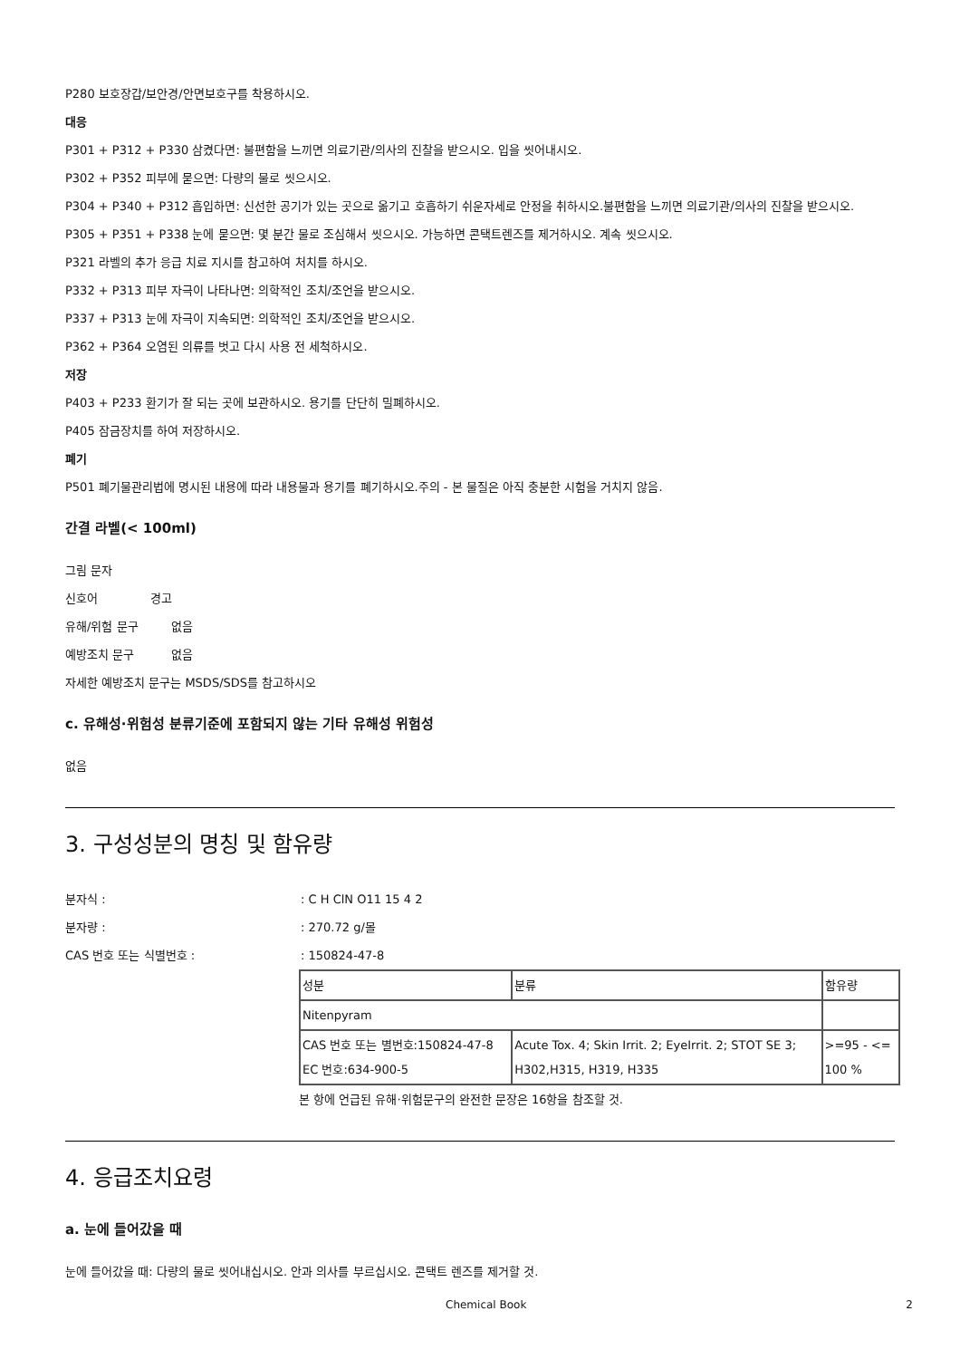P280 보호장갑/보안경/안면보호구를 착용하시오.
대응
P301 + P312 + P330 삼켰다면: 불편함을 느끼면 의료기관/의사의 진찰을 받으시오. 입을 씻어내시오.
P302 + P352 피부에 묻으면: 다량의 물로 씻으시오.
P304 + P340 + P312 흡입하면: 신선한 공기가 있는 곳으로 옮기고 호흡하기 쉬운자세로 안정을 취하시오.불편함을 느끼면 의료기관/의사의 진찰을 받으시오.
P305 + P351 + P338 눈에 묻으면: 몇 분간 물로 조심해서 씻으시오. 가능하면 콘택트렌즈를 제거하시오. 계속 씻으시오.
P321 라벨의 추가 응급 치료 지시를 참고하여 처치를 하시오.
P332 + P313 피부 자극이 나타나면: 의학적인 조치/조언을 받으시오.
P337 + P313 눈에 자극이 지속되면: 의학적인 조치/조언을 받으시오.
P362 + P364 오염된 의류를 벗고 다시 사용 전 세척하시오.
저장
P403 + P233 환기가 잘 되는 곳에 보관하시오. 용기를 단단히 밀폐하시오.
P405 잠금장치를 하여 저장하시오.
폐기
P501 폐기물관리법에 명시된 내용에 따라 내용물과 용기를 폐기하시오.주의 - 본 물질은 아직 충분한 시험을 거치지 않음.
간결 라벨(< 100ml)
그림 문자
신호어 경고
유해/위험 문구 없음
예방조치 문구 없음
자세한 예방조치 문구는 MSDS/SDS를 참고하시오
c. 유해성·위험성 분류기준에 포함되지 않는 기타 유해성 위험성
없음
3. 구성성분의 명칭 및 함유량
분자식 :: C H ClN O11 15 4 2
분자량 :: 270.72 g/몰
CAS 번호 또는 식별번호 :: 150824-47-8
| 성분 | 분류 | 함유량 |
| Nitenpyram | | |
| CAS 번호 또는 별번호:150824-47-8 EC 번호:634-900-5 | Acute Tox. 4; Skin Irrit. 2; EyeIrrit. 2; STOT SE 3; H302,H315, H319, H335 | >=95 - <= 100 % |
본 항에 언급된 유해·위험문구의 완전한 문장은 16항을 참조할 것.
4. 응급조치요령
a. 눈에 들어갔을 때
눈에 들어갔을 때: 다량의 물로 씻어내십시오. 안과 의사를 부르십시오. 콘택트 렌즈를 제거할 것.
Chemical Book 2